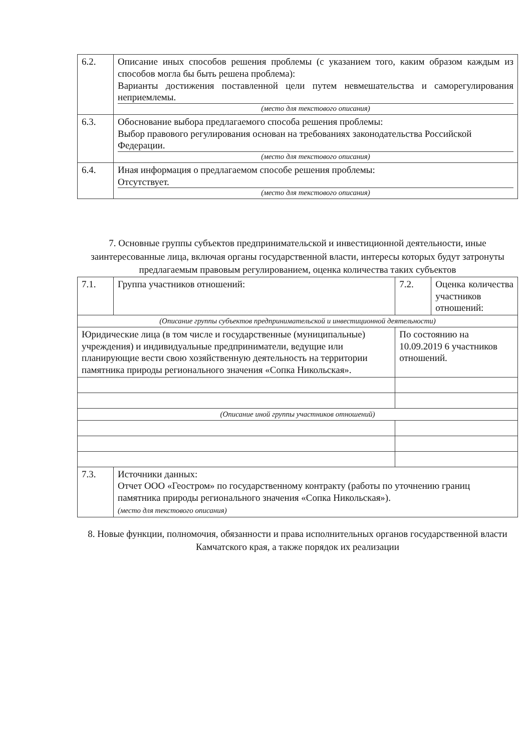| 6.2. | Описание иных способов решения проблемы (с указанием того, каким образом каждым из способов могла бы быть решена проблема): Варианты достижения поставленной цели путем невмешательства и саморегулирования неприемлемы. (место для текстового описания) |
| 6.3. | Обоснование выбора предлагаемого способа решения проблемы: Выбор правового регулирования основан на требованиях законодательства Российской Федерации. (место для текстового описания) |
| 6.4. | Иная информация о предлагаемом способе решения проблемы: Отсутствует. (место для текстового описания) |
7. Основные группы субъектов предпринимательской и инвестиционной деятельности, иные заинтересованные лица, включая органы государственной власти, интересы которых будут затронуты предлагаемым правовым регулированием, оценка количества таких субъектов
| 7.1. | Группа участников отношений: | 7.2. | Оценка количества участников отношений: |
| (Описание группы субъектов предпринимательской и инвестиционной деятельности) | | | |
| Юридические лица (в том числе и государственные (муниципальные) учреждения) и индивидуальные предприниматели, ведущие или планирующие вести свою хозяйственную деятельность на территории памятника природы регионального значения «Сопка Никольская». | | По состоянию на 10.09.2019 6 участников отношений. | |
| (Описание иной группы участников отношений) | | | |
| 7.3. | Источники данных: Отчет ООО «Геостром» по государственному контракту (работы по уточнению границ памятника природы регионального значения «Сопка Никольская»). (место для текстового описания) | | |
8. Новые функции, полномочия, обязанности и права исполнительных органов государственной власти Камчатского края, а также порядок их реализации